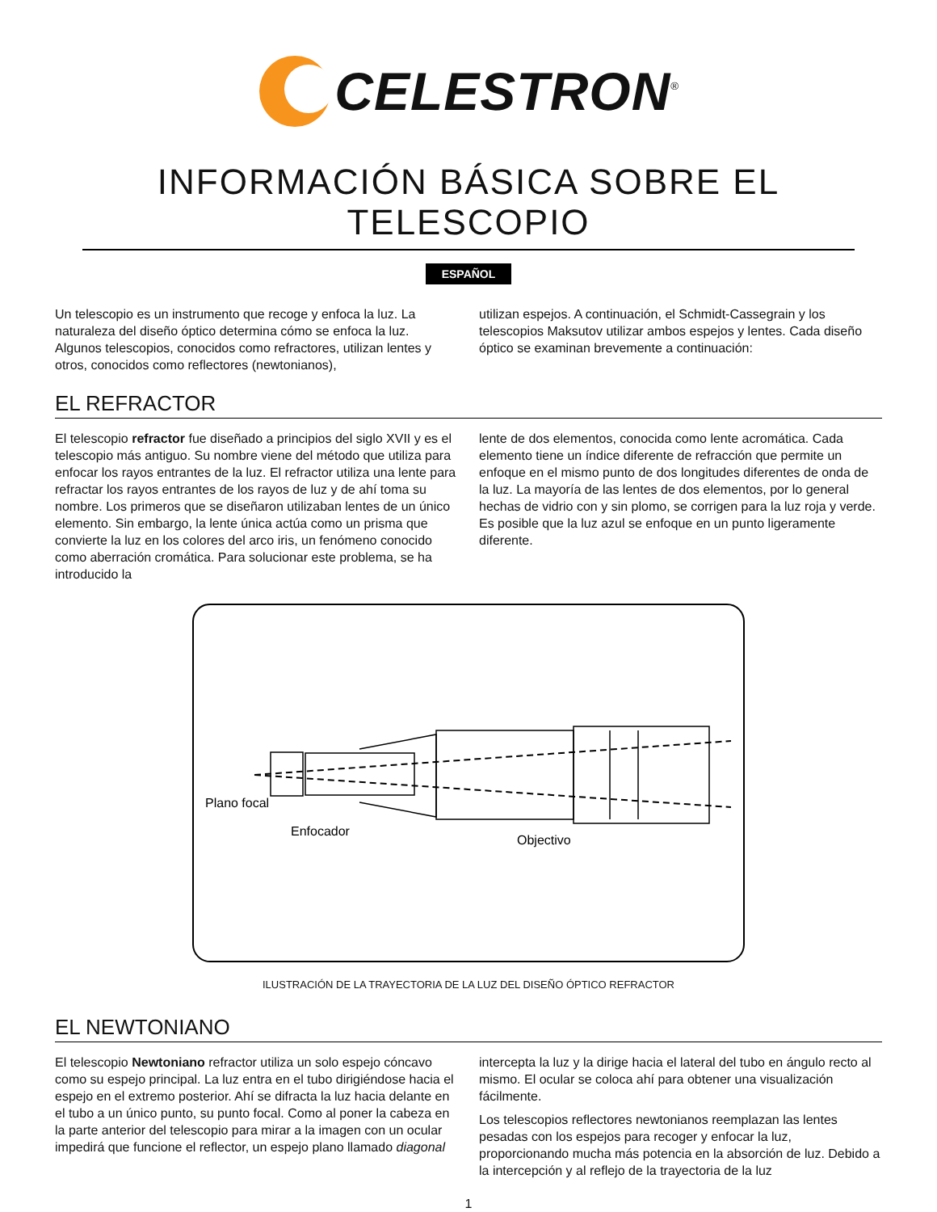CELESTRON<sup>®</sup>
INFORMACIÓN BÁSICA SOBRE EL TELESCOPIO
ESPAÑOL
Un telescopio es un instrumento que recoge y enfoca la luz. La naturaleza del diseño óptico determina cómo se enfoca la luz. Algunos telescopios, conocidos como refractores, utilizan lentes y otros, conocidos como reflectores (newtonianos),
utilizan espejos. A continuación, el Schmidt-Cassegrain y los telescopios Maksutov utilizar ambos espejos y lentes. Cada diseño óptico se examinan brevemente a continuación:
EL REFRACTOR
El telescopio refractor fue diseñado a principios del siglo XVII y es el telescopio más antiguo. Su nombre viene del método que utiliza para enfocar los rayos entrantes de la luz. El refractor utiliza una lente para refractar los rayos entrantes de los rayos de luz y de ahí toma su nombre. Los primeros que se diseñaron utilizaban lentes de un único elemento. Sin embargo, la lente única actúa como un prisma que convierte la luz en los colores del arco iris, un fenómeno conocido como aberración cromática. Para solucionar este problema, se ha introducido la
lente de dos elementos, conocida como lente acromática. Cada elemento tiene un índice diferente de refracción que permite un enfoque en el mismo punto de dos longitudes diferentes de onda de la luz. La mayoría de las lentes de dos elementos, por lo general hechas de vidrio con y sin plomo, se corrigen para la luz roja y verde. Es posible que la luz azul se enfoque en un punto ligeramente diferente.
Plano focal
Enfocador
Objectivo
ILUSTRACIÓN DE LA TRAYECTORIA DE LA LUZ DEL DISEÑO ÓPTICO REFRACTOR
EL NEWTONIANO
El telescopio Newtoniano refractor utiliza un solo espejo cóncavo como su espejo principal. La luz entra en el tubo dirigiéndose hacia el espejo en el extremo posterior. Ahí se difracta la luz hacia delante en el tubo a un único punto, su punto focal. Como al poner la cabeza en la parte anterior del telescopio para mirar a la imagen con un ocular impedirá que funcione el reflector, un espejo plano llamado diagonal
intercepta la luz y la dirige hacia el lateral del tubo en ángulo recto al mismo. El ocular se coloca ahí para obtener una visualización fácilmente.
Los telescopios reflectores newtonianos reemplazan las lentes pesadas con los espejos para recoger y enfocar la luz, proporcionando mucha más potencia en la absorción de luz. Debido a la intercepción y al reflejo de la trayectoria de la luz
1